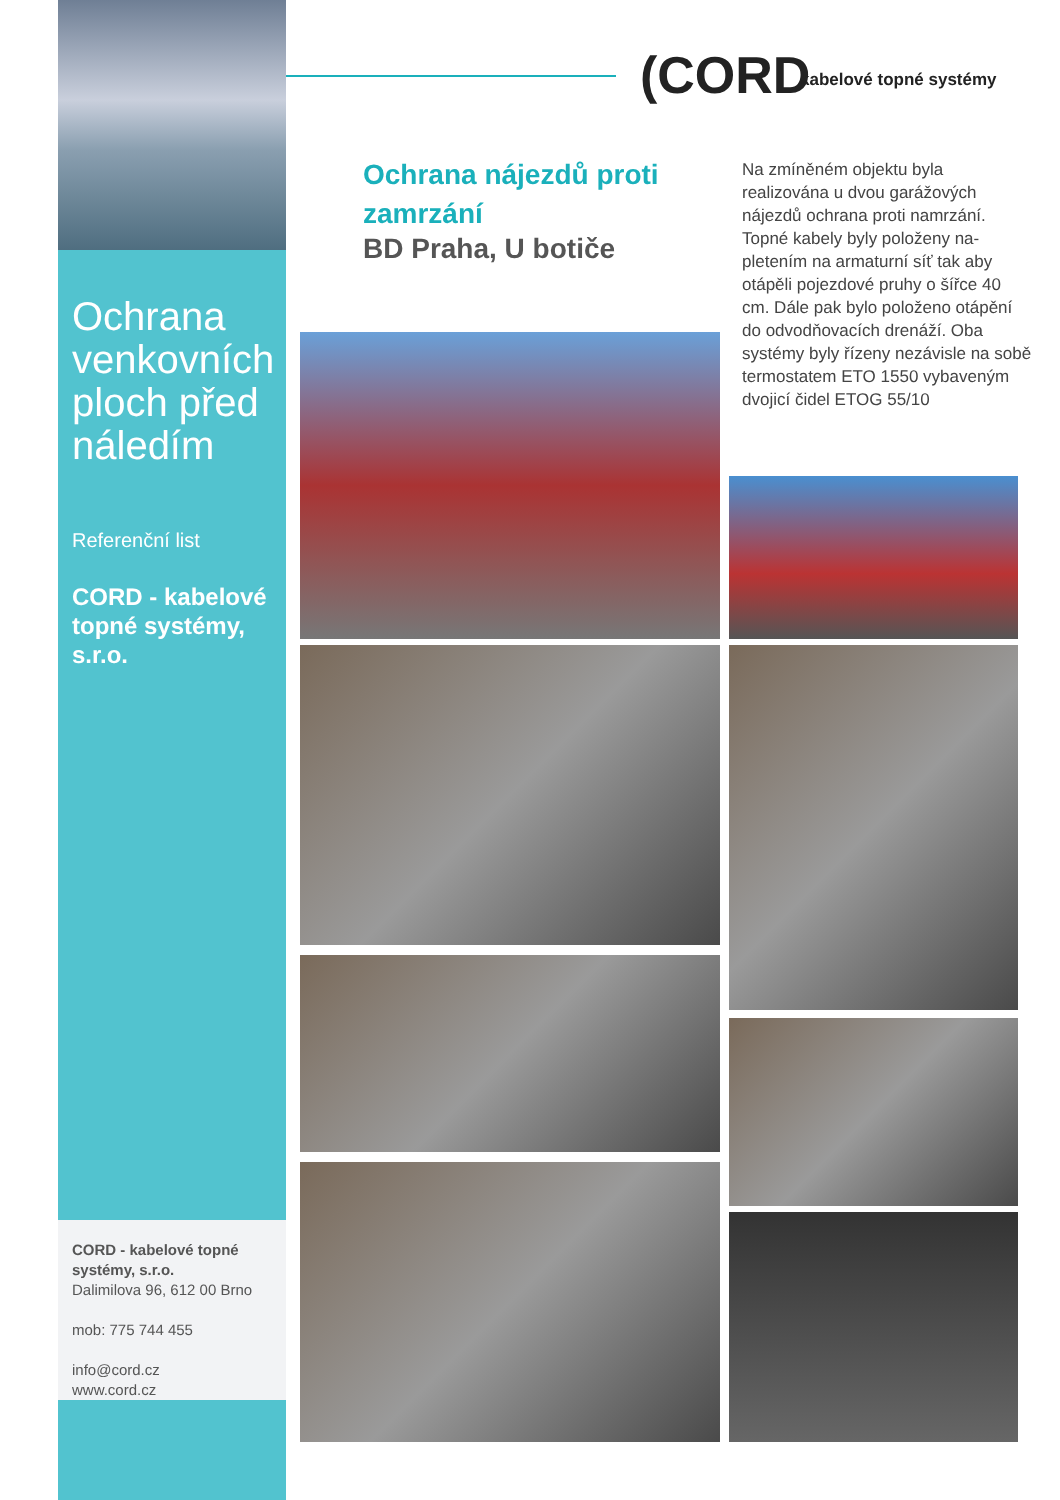Ochrana venkovních ploch před náledím
Referenční list
CORD - kabelové topné systémy, s.r.o.
(CORD kabelové topné systémy
Ochrana nájezdů proti zamrzání
BD Praha, U botiče
Na zmíněném objektu byla realizována u dvou garážových nájezdů ochrana proti namrzání. Topné kabely byly položeny na-pletením na armaturní síť tak aby otápěli pojezdové pruhy o šířce 40 cm. Dále pak bylo položeno otápění do odvodňovacích drenáží. Oba systémy byly řízeny nezávisle na sobě termostatem ETO 1550 vybaveným dvojicí čidel ETOG 55/10
CORD - kabelové topné systémy, s.r.o.
Dalimilova 96, 612 00 Brno
mob: 775 744 455
info@cord.cz
www.cord.cz